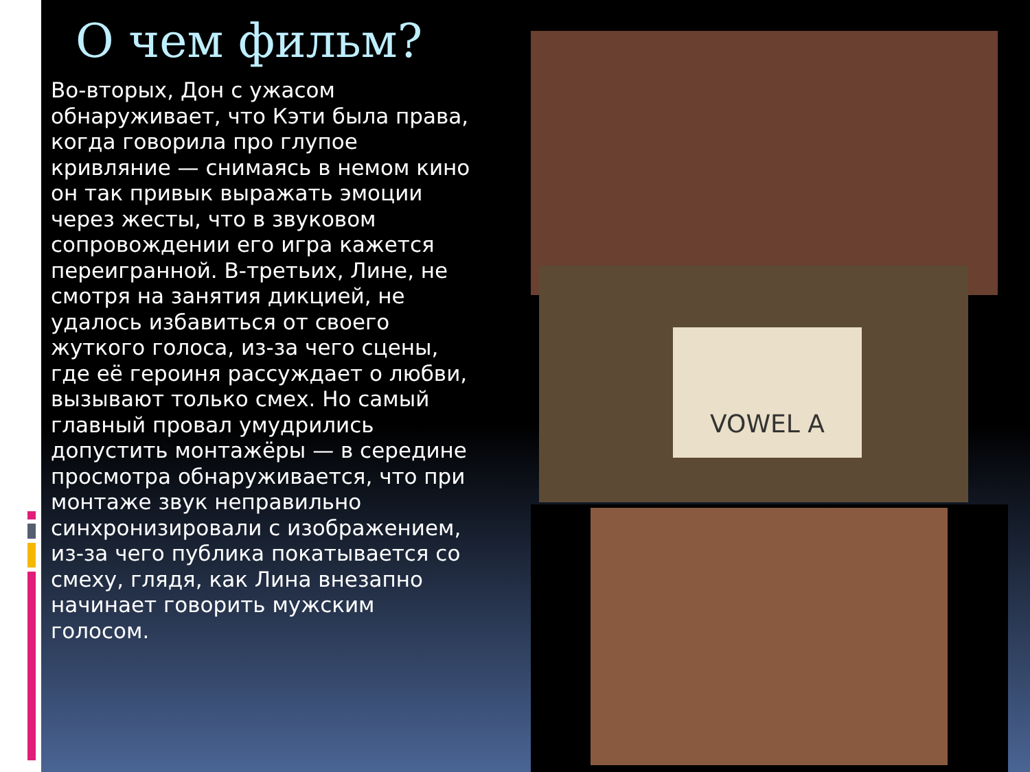О чем фильм?
Во-вторых, Дон с ужасом обнаруживает, что Кэти была права, когда говорила про глупое кривляние — снимаясь в немом кино он так привык выражать эмоции через жесты, что в звуковом сопровождении его игра кажется переигранной. В-третьих, Лине, не смотря на занятия дикцией, не удалось избавиться от своего жуткого голоса, из-за чего сцены, где её героиня рассуждает о любви, вызывают только смех. Но самый главный провал умудрились допустить монтажёры — в середине просмотра обнаруживается, что при монтаже звук неправильно синхронизировали с изображением, из-за чего публика покатывается со смеху, глядя, как Лина внезапно начинает говорить мужским голосом.
VOWEL A